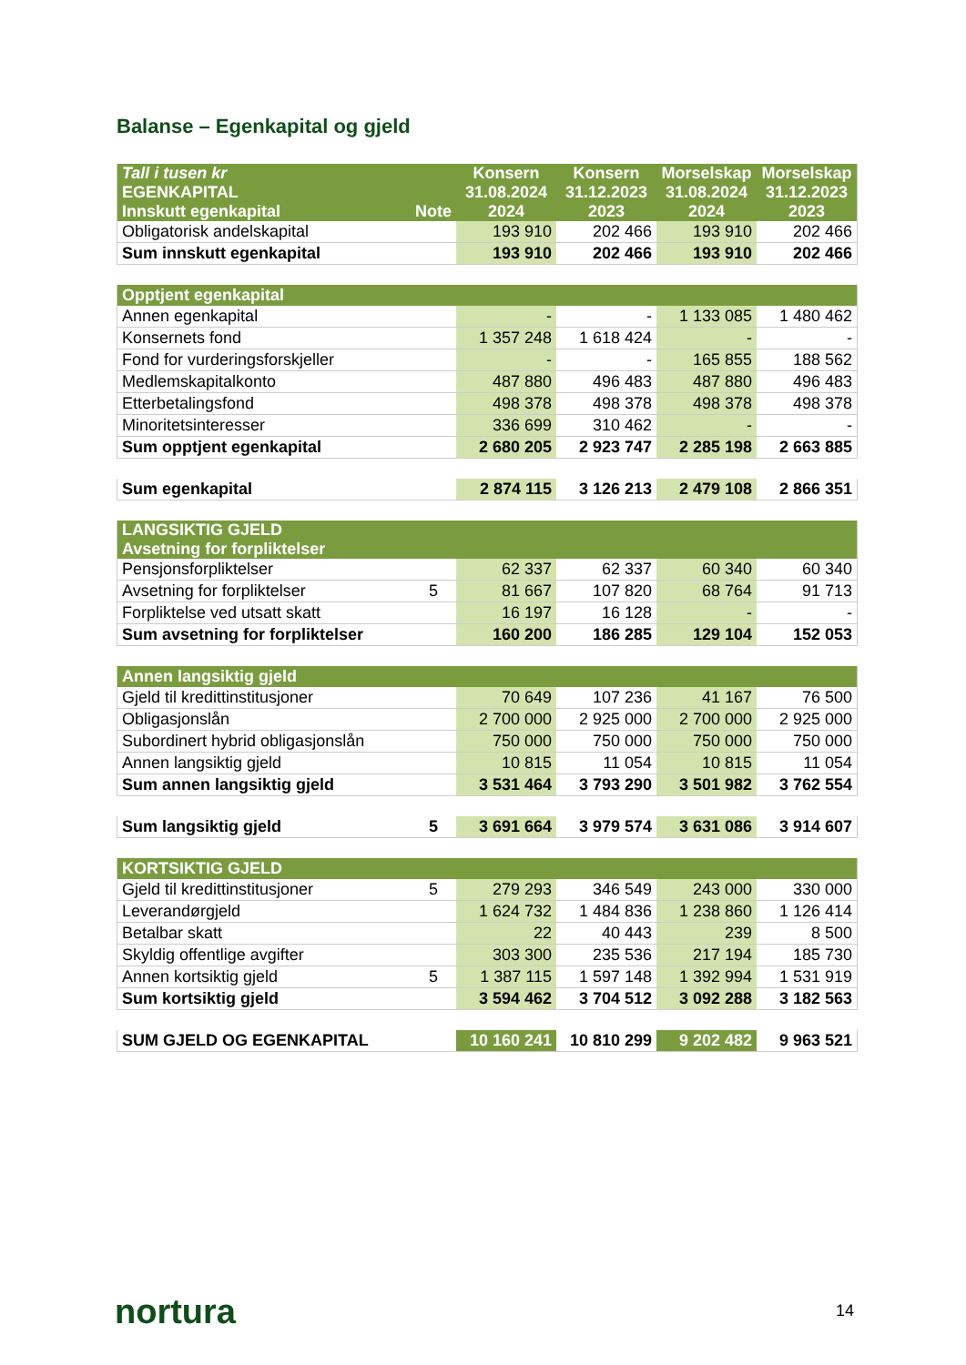Balanse – Egenkapital og gjeld
| Tall i tusen kr EGENKAPITAL Innskutt egenkapital | Note | Konsern 31.08.2024 2024 | Konsern 31.12.2023 2023 | Morselskap 31.08.2024 2024 | Morselskap 31.12.2023 2023 |
| --- | --- | --- | --- | --- | --- |
| Obligatorisk andelskapital | | 193 910 | 202 466 | 193 910 | 202 466 |
| Sum innskutt egenkapital | | 193 910 | 202 466 | 193 910 | 202 466 |
| Opptjent egenkapital | | | | | |
| --- | --- | --- | --- | --- | --- |
| Annen egenkapital | | - | - | 1 133 085 | 1 480 462 |
| Konsernets fond | | 1 357 248 | 1 618 424 | - | - |
| Fond for vurderingsforskjeller | | - | - | 165 855 | 188 562 |
| Medlemskapitalkonto | | 487 880 | 496 483 | 487 880 | 496 483 |
| Etterbetalingsfond | | 498 378 | 498 378 | 498 378 | 498 378 |
| Minoritetsinteresser | | 336 699 | 310 462 | - | - |
| Sum opptjent egenkapital | | 2 680 205 | 2 923 747 | 2 285 198 | 2 663 885 |
| Sum egenkapital | | 2 874 115 | 3 126 213 | 2 479 108 | 2 866 351 |
| LANGSIKTIG GJELD Avsetning for forpliktelser | | | | | |
| --- | --- | --- | --- | --- | --- |
| Pensjonsforpliktelser | | 62 337 | 62 337 | 60 340 | 60 340 |
| Avsetning for forpliktelser | 5 | 81 667 | 107 820 | 68 764 | 91 713 |
| Forpliktelse ved utsatt skatt | | 16 197 | 16 128 | - | - |
| Sum avsetning for forpliktelser | | 160 200 | 186 285 | 129 104 | 152 053 |
| Annen langsiktig gjeld | | | | | |
| --- | --- | --- | --- | --- | --- |
| Gjeld til kredittinstitusjoner | | 70 649 | 107 236 | 41 167 | 76 500 |
| Obligasjonslån | | 2 700 000 | 2 925 000 | 2 700 000 | 2 925 000 |
| Subordinert hybrid obligasjonslån | | 750 000 | 750 000 | 750 000 | 750 000 |
| Annen langsiktig gjeld | | 10 815 | 11 054 | 10 815 | 11 054 |
| Sum annen langsiktig gjeld | | 3 531 464 | 3 793 290 | 3 501 982 | 3 762 554 |
| Sum langsiktig gjeld | 5 | 3 691 664 | 3 979 574 | 3 631 086 | 3 914 607 |
| KORTSIKTIG GJELD | | | | | |
| --- | --- | --- | --- | --- | --- |
| Gjeld til kredittinstitusjoner | 5 | 279 293 | 346 549 | 243 000 | 330 000 |
| Leverandørgjeld | | 1 624 732 | 1 484 836 | 1 238 860 | 1 126 414 |
| Betalbar skatt | | 22 | 40 443 | 239 | 8 500 |
| Skyldig offentlige avgifter | | 303 300 | 235 536 | 217 194 | 185 730 |
| Annen kortsiktig gjeld | 5 | 1 387 115 | 1 597 148 | 1 392 994 | 1 531 919 |
| Sum kortsiktig gjeld | | 3 594 462 | 3 704 512 | 3 092 288 | 3 182 563 |
| SUM GJELD OG EGENKAPITAL | | 10 160 241 | 10 810 299 | 9 202 482 | 9 963 521 |
nortura 14